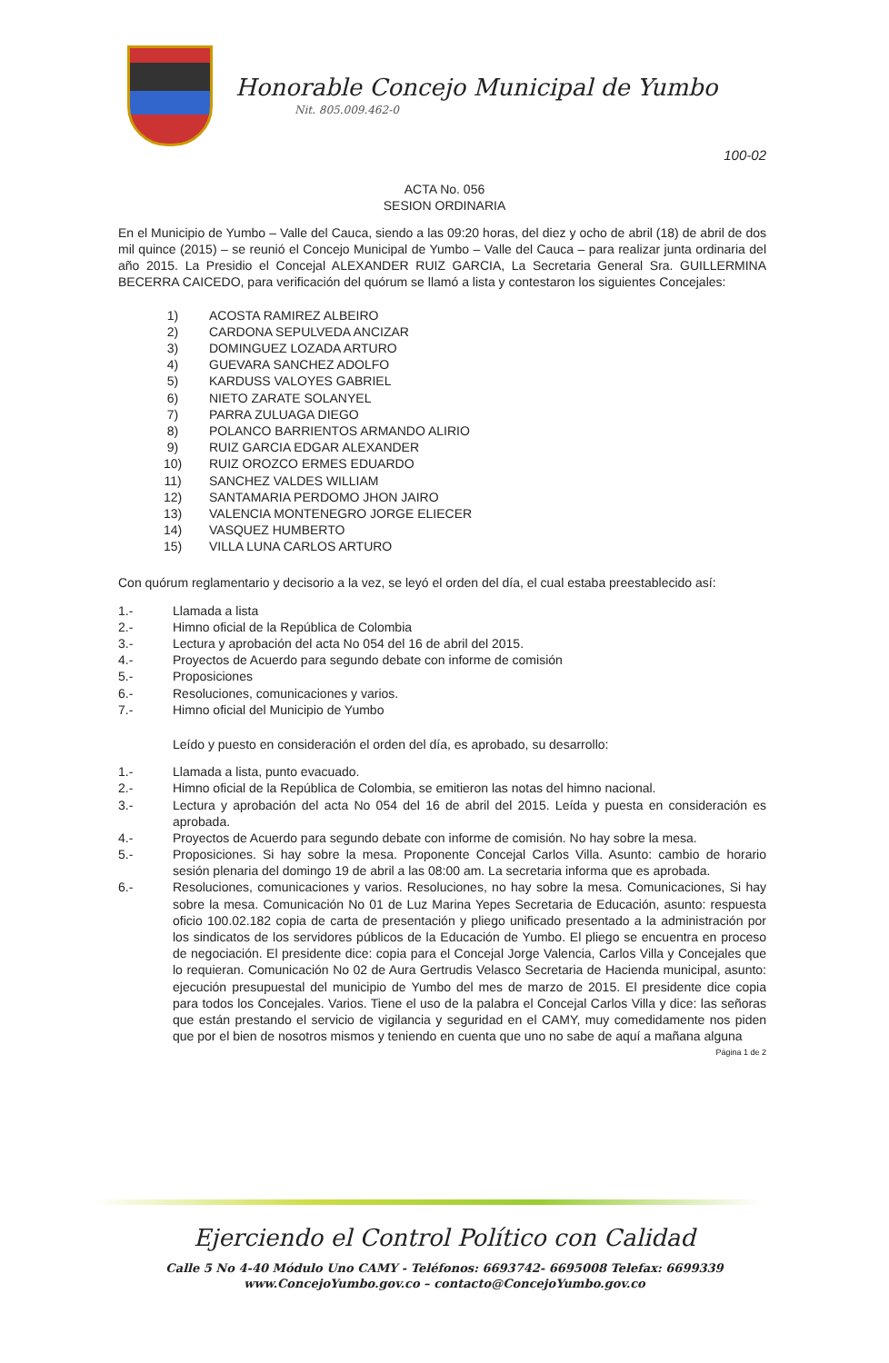Honorable Concejo Municipal de Yumbo
Nit. 805.009.462-0
100-02
ACTA No. 056
SESION ORDINARIA
En el Municipio de Yumbo – Valle del Cauca, siendo a las 09:20 horas, del diez y ocho de abril (18) de abril de dos mil quince (2015) – se reunió el Concejo Municipal de Yumbo – Valle del Cauca – para realizar junta ordinaria del año 2015. La Presidio el Concejal ALEXANDER RUIZ GARCIA, La Secretaria General Sra. GUILLERMINA BECERRA CAICEDO, para verificación del quórum se llamó a lista y contestaron los siguientes Concejales:
1) ACOSTA RAMIREZ ALBEIRO
2) CARDONA SEPULVEDA ANCIZAR
3) DOMINGUEZ LOZADA ARTURO
4) GUEVARA SANCHEZ ADOLFO
5) KARDUSS VALOYES GABRIEL
6) NIETO ZARATE SOLANYEL
7) PARRA ZULUAGA DIEGO
8) POLANCO BARRIENTOS ARMANDO ALIRIO
9) RUIZ GARCIA EDGAR ALEXANDER
10) RUIZ OROZCO ERMES EDUARDO
11) SANCHEZ VALDES WILLIAM
12) SANTAMARIA PERDOMO JHON JAIRO
13) VALENCIA MONTENEGRO JORGE ELIECER
14) VASQUEZ HUMBERTO
15) VILLA LUNA CARLOS ARTURO
Con quórum reglamentario y decisorio a la vez, se leyó el orden del día, el cual estaba preestablecido así:
1.- Llamada a lista
2.- Himno oficial de la República de Colombia
3.- Lectura y aprobación del acta No 054 del 16 de abril del 2015.
4.- Proyectos de Acuerdo para segundo debate con informe de comisión
5.- Proposiciones
6.- Resoluciones, comunicaciones y varios.
7.- Himno oficial del Municipio de Yumbo
Leído y puesto en consideración el orden del día, es aprobado, su desarrollo:
1.- Llamada a lista, punto evacuado.
2.- Himno oficial de la República de Colombia, se emitieron las notas del himno nacional.
3.- Lectura y aprobación del acta No 054 del 16 de abril del 2015. Leída y puesta en consideración es aprobada.
4.- Proyectos de Acuerdo para segundo debate con informe de comisión. No hay sobre la mesa.
5.- Proposiciones. Si hay sobre la mesa. Proponente Concejal Carlos Villa. Asunto: cambio de horario sesión plenaria del domingo 19 de abril a las 08:00 am. La secretaria informa que es aprobada.
6.- Resoluciones, comunicaciones y varios. Resoluciones, no hay sobre la mesa. Comunicaciones, Si hay sobre la mesa. Comunicación No 01 de Luz Marina Yepes Secretaria de Educación, asunto: respuesta oficio 100.02.182 copia de carta de presentación y pliego unificado presentado a la administración por los sindicatos de los servidores públicos de la Educación de Yumbo. El pliego se encuentra en proceso de negociación. El presidente dice: copia para el Concejal Jorge Valencia, Carlos Villa y Concejales que lo requieran. Comunicación No 02 de Aura Gertrudis Velasco Secretaria de Hacienda municipal, asunto: ejecución presupuestal del municipio de Yumbo del mes de marzo de 2015. El presidente dice copia para todos los Concejales. Varios. Tiene el uso de la palabra el Concejal Carlos Villa y dice: las señoras que están prestando el servicio de vigilancia y seguridad en el CAMY, muy comedidamente nos piden que por el bien de nosotros mismos y teniendo en cuenta que uno no sabe de aquí a mañana alguna
Página 1 de 2
Ejerciendo el Control Político con Calidad
Calle 5 No 4-40 Módulo Uno CAMY - Teléfonos: 6693742- 6695008 Telefax: 6699339
www.ConcejoYumbo.gov.co – contacto@ConcejoYumbo.gov.co